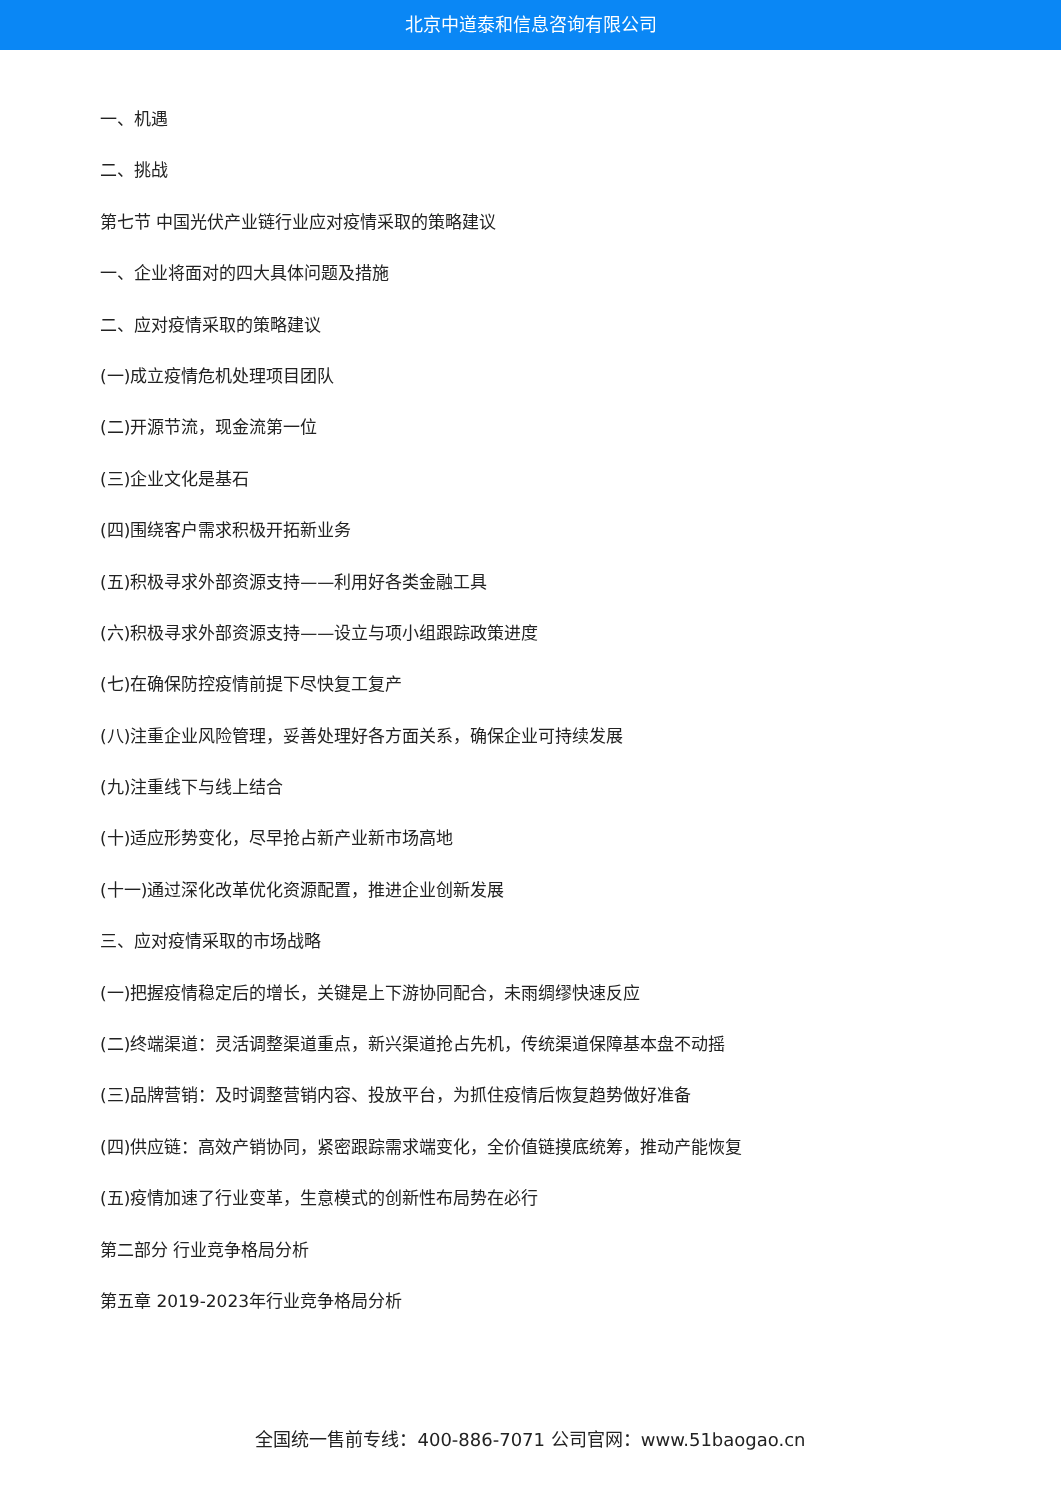北京中道泰和信息咨询有限公司
一、机遇
二、挑战
第七节 中国光伏产业链行业应对疫情采取的策略建议
一、企业将面对的四大具体问题及措施
二、应对疫情采取的策略建议
(一)成立疫情危机处理项目团队
(二)开源节流，现金流第一位
(三)企业文化是基石
(四)围绕客户需求积极开拓新业务
(五)积极寻求外部资源支持——利用好各类金融工具
(六)积极寻求外部资源支持——设立与项小组跟踪政策进度
(七)在确保防控疫情前提下尽快复工复产
(八)注重企业风险管理，妥善处理好各方面关系，确保企业可持续发展
(九)注重线下与线上结合
(十)适应形势变化，尽早抢占新产业新市场高地
(十一)通过深化改革优化资源配置，推进企业创新发展
三、应对疫情采取的市场战略
(一)把握疫情稳定后的增长，关键是上下游协同配合，未雨绸缪快速反应
(二)终端渠道：灵活调整渠道重点，新兴渠道抢占先机，传统渠道保障基本盘不动摇
(三)品牌营销：及时调整营销内容、投放平台，为抓住疫情后恢复趋势做好准备
(四)供应链：高效产销协同，紧密跟踪需求端变化，全价值链摸底统筹，推动产能恢复
(五)疫情加速了行业变革，生意模式的创新性布局势在必行
第二部分 行业竞争格局分析
第五章 2019-2023年行业竞争格局分析
全国统一售前专线：400-886-7071 公司官网：www.51baogao.cn